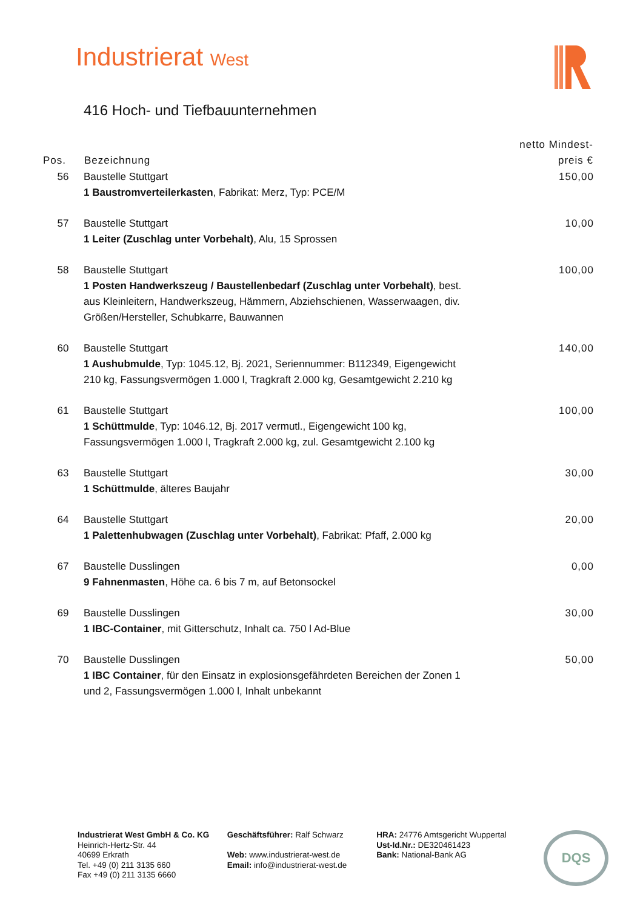Industrierat West
416 Hoch- und Tiefbauunternehmen
| Pos. | Bezeichnung | netto Mindest- preis € |
| --- | --- | --- |
| 56 | Baustelle Stuttgart 1 Baustromverteilerkasten , Fabrikat: Merz, Typ: PCE/M | 150,00 |
| 57 | Baustelle Stuttgart 1 Leiter (Zuschlag unter Vorbehalt) , Alu, 15 Sprossen | 10,00 |
| 58 | Baustelle Stuttgart 1 Posten Handwerkszeug / Baustellenbedarf (Zuschlag unter Vorbehalt) , best. aus Kleinleitern, Handwerkszeug, Hämmern, Abziehschienen, Wasserwaagen, div. Größen/Hersteller, Schubkarre, Bauwannen | 100,00 |
| 60 | Baustelle Stuttgart 1 Aushubmulde , Typ: 1045.12, Bj. 2021, Seriennummer: B112349, Eigengewicht 210 kg, Fassungsvermögen 1.000 l, Tragkraft 2.000 kg, Gesamtgewicht 2.210 kg | 140,00 |
| 61 | Baustelle Stuttgart 1 Schüttmulde , Typ: 1046.12, Bj. 2017 vermutl., Eigengewicht 100 kg, Fassungsvermögen 1.000 l, Tragkraft 2.000 kg, zul. Gesamtgewicht 2.100 kg | 100,00 |
| 63 | Baustelle Stuttgart 1 Schüttmulde , älteres Baujahr | 30,00 |
| 64 | Baustelle Stuttgart 1 Palettenhubwagen (Zuschlag unter Vorbehalt) , Fabrikat: Pfaff, 2.000 kg | 20,00 |
| 67 | Baustelle Dusslingen 9 Fahnenmasten , Höhe ca. 6 bis 7 m, auf Betonsockel | 0,00 |
| 69 | Baustelle Dusslingen 1 IBC-Container , mit Gitterschutz, Inhalt ca. 750 l Ad-Blue | 30,00 |
| 70 | Baustelle Dusslingen 1 IBC Container , für den Einsatz in explosionsgefährdeten Bereichen der Zonen 1 und 2, Fassungsvermögen 1.000 l, Inhalt unbekannt | 50,00 |
Industrierat West GmbH & Co. KG
Heinrich-Hertz-Str. 44
40699 Erkrath
Tel. +49 (0) 211 3135 660
Fax +49 (0) 211 3135 6660
Geschäftsführer: Ralf Schwarz
Web: www.industrierat-west.de
Email: info@industrierat-west.de
HRA: 24776 Amtsgericht Wuppertal
Ust-Id.Nr.: DE320461423
Bank: National-Bank AG
DQS